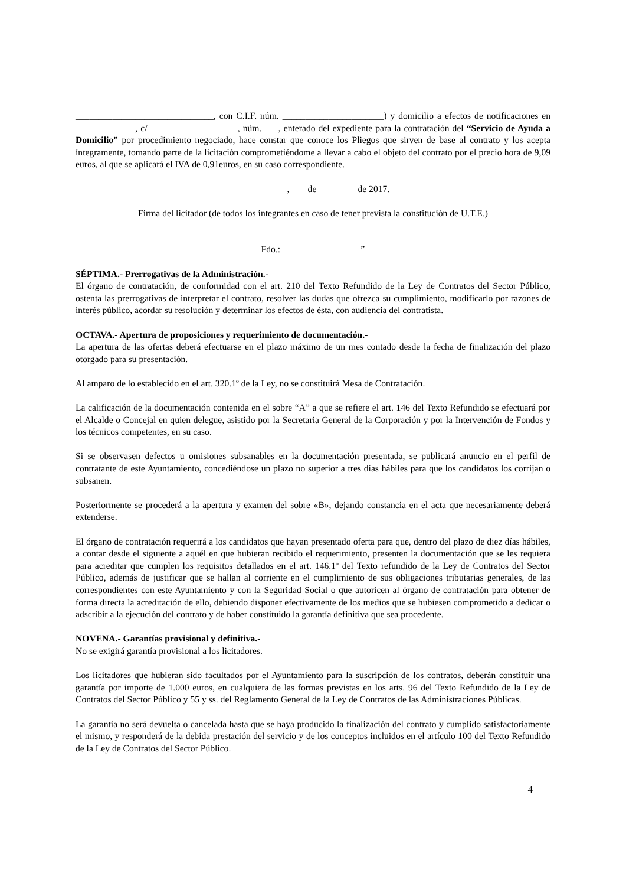______________________________, con C.I.F. núm. ______________________) y domicilio a efectos de notificaciones en _____________, c/ ___________________, núm. ___, enterado del expediente para la contratación del “Servicio de Ayuda a Domicilio” por procedimiento negociado, hace constar que conoce los Pliegos que sirven de base al contrato y los acepta íntegramente, tomando parte de la licitación comprometiéndome a llevar a cabo el objeto del contrato por el precio hora de 9,09 euros, al que se aplicará el IVA de 0,91euros, en su caso correspondiente.
___________, ___ de ________ de 2017.
Firma del licitador (de todos los integrantes en caso de tener prevista la constitución de U.T.E.)
Fdo.: _________________”
SÉPTIMA.- Prerrogativas de la Administración.-
El órgano de contratación, de conformidad con el art. 210 del Texto Refundido de la Ley de Contratos del Sector Público, ostenta las prerrogativas de interpretar el contrato, resolver las dudas que ofrezca su cumplimiento, modificarlo por razones de interés público, acordar su resolución y determinar los efectos de ésta, con audiencia del contratista.
OCTAVA.- Apertura de proposiciones y requerimiento de documentación.-
La apertura de las ofertas deberá efectuarse en el plazo máximo de un mes contado desde la fecha de finalización del plazo otorgado para su presentación.
Al amparo de lo establecido en el art. 320.1º de la Ley, no se constituirá Mesa de Contratación.
La calificación de la documentación contenida en el sobre “A” a que se refiere el art. 146 del Texto Refundido se efectuará por el Alcalde o Concejal en quien delegue, asistido por la Secretaria General de la Corporación y por la Intervención de Fondos y los técnicos competentes, en su caso.
Si se observasen defectos u omisiones subsanables en la documentación presentada, se publicará anuncio en el perfil de contratante de este Ayuntamiento, concediéndose un plazo no superior a tres días hábiles para que los candidatos los corrijan o subsanen.
Posteriormente se procederá a la apertura y examen del sobre «B», dejando constancia en el acta que necesariamente deberá extenderse.
El órgano de contratación requerirá a los candidatos que hayan presentado oferta para que, dentro del plazo de diez días hábiles, a contar desde el siguiente a aquél en que hubieran recibido el requerimiento, presenten la documentación que se les requiera para acreditar que cumplen los requisitos detallados en el art. 146.1º del Texto refundido de la Ley de Contratos del Sector Público, además de justificar que se hallan al corriente en el cumplimiento de sus obligaciones tributarias generales, de las correspondientes con este Ayuntamiento y con la Seguridad Social o que autoricen al órgano de contratación para obtener de forma directa la acreditación de ello, debiendo disponer efectivamente de los medios que se hubiesen comprometido a dedicar o adscribir a la ejecución del contrato y de haber constituido la garantía definitiva que sea procedente.
NOVENA.- Garantías provisional y definitiva.-
No se exigirá garantía provisional a los licitadores.
Los licitadores que hubieran sido facultados por el Ayuntamiento para la suscripción de los contratos, deberán constituir una garantía por importe de 1.000 euros, en cualquiera de las formas previstas en los arts. 96 del Texto Refundido de la Ley de Contratos del Sector Público y 55 y ss. del Reglamento General de la Ley de Contratos de las Administraciones Públicas.
La garantía no será devuelta o cancelada hasta que se haya producido la finalización del contrato y cumplido satisfactoriamente el mismo, y responderá de la debida prestación del servicio y de los conceptos incluidos en el artículo 100 del Texto Refundido de la Ley de Contratos del Sector Público.
4